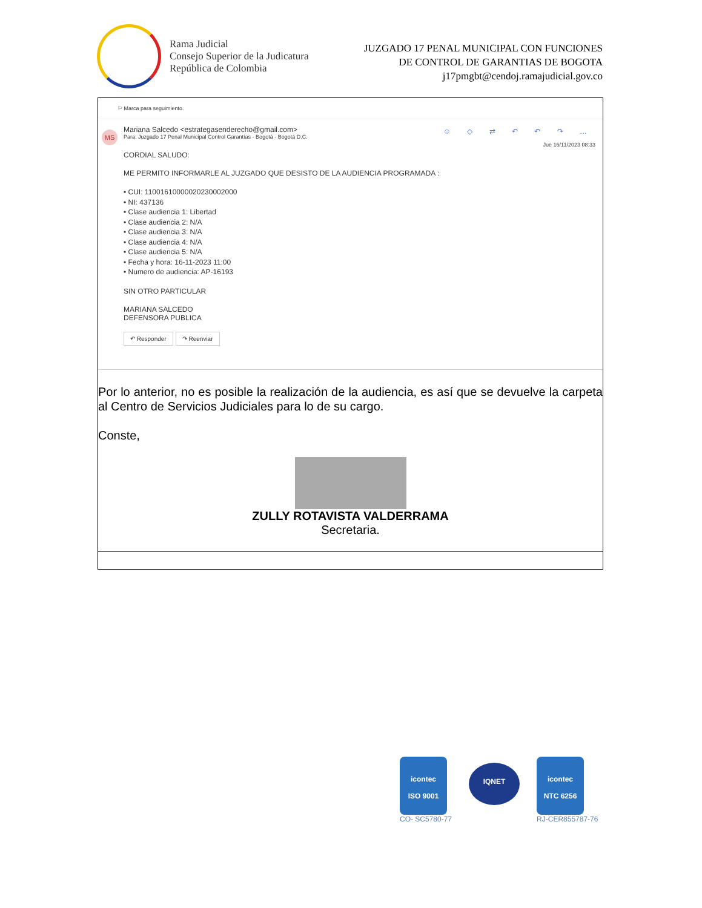Rama Judicial
Consejo Superior de la Judicatura
República de Colombia
JUZGADO 17 PENAL MUNICIPAL CON FUNCIONES
DE CONTROL DE GARANTIAS DE BOGOTA
j17pmgbt@cendoj.ramajudicial.gov.co
⚐ Marca para seguimiento.
MS ☺ ◇ ⇄ ↶ ↶ ↷ …
Jue 16/11/2023 08:33
Mariana Salcedo <estrategasenderecho@gmail.com>
Para: Juzgado 17 Penal Municipal Control Garantías - Bogotá - Bogotá D.C.
CORDIAL SALUDO:
ME PERMITO INFORMARLE AL JUZGADO QUE DESISTO DE LA AUDIENCIA PROGRAMADA :
• CUI: 11001610000020230002000
• NI: 437136
• Clase audiencia 1: Libertad
• Clase audiencia 2: N/A
• Clase audiencia 3: N/A
• Clase audiencia 4: N/A
• Clase audiencia 5: N/A
• Fecha y hora: 16-11-2023 11:00
• Numero de audiencia: AP-16193
SIN OTRO PARTICULAR
MARIANA SALCEDO
DEFENSORA PUBLICA
↶ Responder ↷ Reenviar
Por lo anterior, no es posible la realización de la audiencia, es así que se devuelve la carpeta al Centro de Servicios Judiciales para lo de su cargo.
Conste,
ZULLY ROTAVISTA VALDERRAMA
Secretaria.
icontec
ISO 9001
CO- SC5780-77
IQNET
icontec
NTC 6256
RJ-CER855787-76